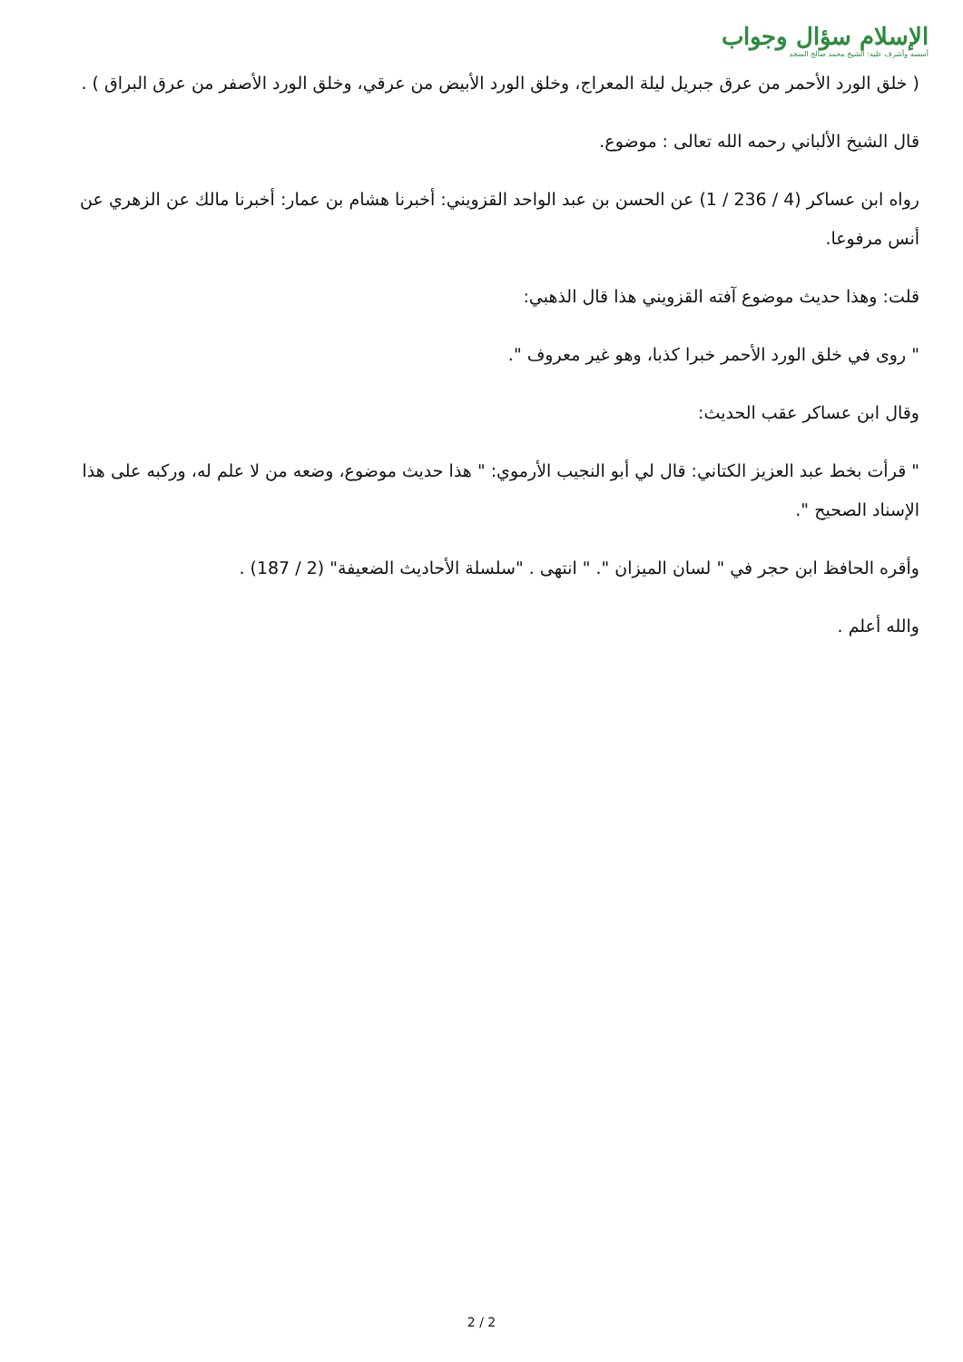الإسلام سؤال وجواب
أسسه وأشرف عليه: الشيخ محمد صالح المنجد
( خلق الورد الأحمر من عرق جبريل ليلة المعراج، وخلق الورد الأبيض من عرقي، وخلق الورد الأصفر من عرق البراق ) .
قال الشيخ الألباني رحمه الله تعالى : موضوع.
رواه ابن عساكر (4 / 236 / 1) عن الحسن بن عبد الواحد القزويني: أخبرنا هشام بن عمار: أخبرنا مالك عن الزهري عن أنس مرفوعا.
قلت: وهذا حديث موضوع آفته القزويني هذا قال الذهبي:
" روى في خلق الورد الأحمر خبرا كذبا، وهو غير معروف ".
وقال ابن عساكر عقب الحديث:
" قرأت بخط عبد العزيز الكتاني: قال لي أبو النجيب الأرموي: " هذا حديث موضوع، وضعه من لا علم له، وركبه على هذا الإسناد الصحيح ".
وأقره الحافظ ابن حجر في " لسان الميزان ". " انتهى . "سلسلة الأحاديث الضعيفة" (2 / 187) .
والله أعلم .
2 / 2